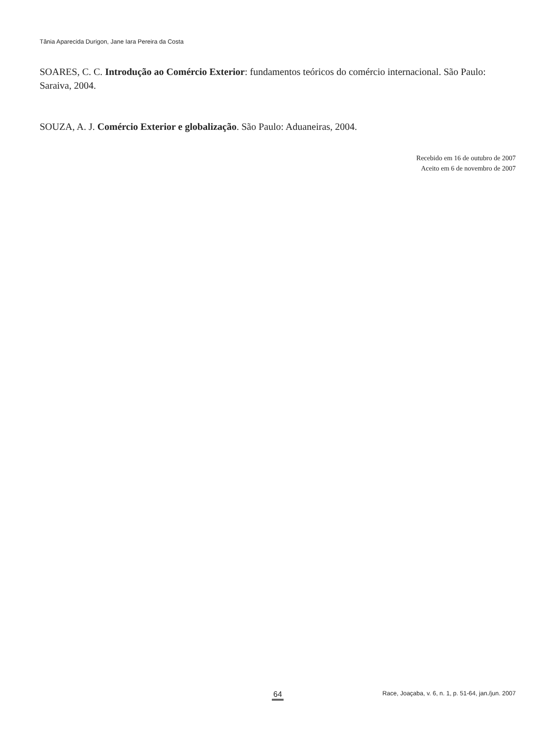Tânia Aparecida Durigon, Jane Iara Pereira da Costa
SOARES, C. C. Introdução ao Comércio Exterior: fundamentos teóricos do comércio internacional. São Paulo: Saraiva, 2004.
SOUZA, A. J. Comércio Exterior e globalização. São Paulo: Aduaneiras, 2004.
Recebido em 16 de outubro de 2007
Aceito em 6 de novembro de 2007
64 Race, Joaçaba, v. 6, n. 1, p. 51-64, jan./jun. 2007